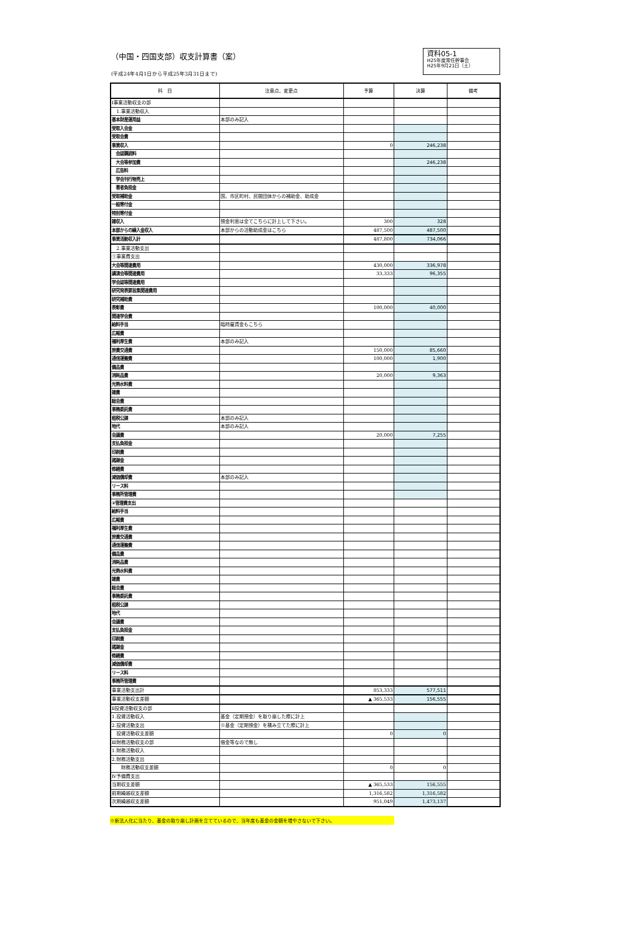（中国・四国支部）収支計算書（案）
(平成24年4月1日から平成25年3月31日まで)
資料05-1
H25年度常任幹事会
H25年9月21日（土）
| 科 目 | 注意点、変更点 | 予算 | 決算 | 備考 |
| --- | --- | --- | --- | --- |
| Ⅰ事業活動収支の部 | | | | |
| 1.事業活動収入 | | | | |
| 基本財産運用益 | 本部のみ記入 | | | |
| 受取入会金 | | | | |
| 受取会費 | | | | |
| 事業収入 | | 0 | 246,238 | |
| 会誌購読料 | | | | |
| 大会等参加費 | | | 246,238 | |
| 広告料 | | | | |
| 学会刊行物売上 | | | | |
| 著者負担金 | | | | |
| 受取補助金 | 国、市区町村、民間団体からの補助金、助成金 | | | |
| 一般寄付金 | | | | |
| 特別寄付金 | | | | |
| 雑収入 | 預金利息は全てこちらに計上して下さい。 | 300 | 328 | |
| 本部からの繰入金収入 | 本部からの活動助成金はこちら | 487,500 | 487,500 | |
| 事業活動収入計 | | 487,800 | 734,066 | |
| 2.事業活動支出 | | | | |
| ①事業費支出 | | | | |
| 大会等関連費用 | | 430,000 | 336,978 | |
| 講演会等関連費用 | | 33,333 | 96,355 | |
| 学会誌等関連費用 | | | | |
| 研究発表要旨集関連費用 | | | | |
| 研究補助費 | | | | |
| 表彰費 | | 100,000 | 40,000 | |
| 関連学会費 | | | | |
| 給料手当 | 臨時雇賃金もこちら | | | |
| 広報費 | | | | |
| 福利厚生費 | 本部のみ記入 | | | |
| 旅費交通費 | | 150,000 | 85,660 | |
| 通信運搬費 | | 100,000 | 1,900 | |
| 備品費 | | | | |
| 消耗品費 | | 20,000 | 9,363 | |
| 光熱水料費 | | | | |
| 雑費 | | | | |
| 総会費 | | | | |
| 事務委託費 | | | | |
| 租税公課 | 本部のみ記入 | | | |
| 地代 | 本部のみ記入 | | | |
| 会議費 | | 20,000 | 7,255 | |
| 支払負担金 | | | | |
| 印刷費 | | | | |
| 諸謝金 | | | | |
| 修繕費 | | | | |
| 減価償却費 | 本部のみ記入 | | | |
| リース料 | | | | |
| 事務所管理費 | | | | |
| ②管理費支出 | | | | |
| 給料手当 | | | | |
| 広報費 | | | | |
| 福利厚生費 | | | | |
| 旅費交通費 | | | | |
| 通信運搬費 | | | | |
| 備品費 | | | | |
| 消耗品費 | | | | |
| 光熱水料費 | | | | |
| 雑費 | | | | |
| 総会費 | | | | |
| 事務委託費 | | | | |
| 租税公課 | | | | |
| 地代 | | | | |
| 会議費 | | | | |
| 支払負担金 | | | | |
| 印刷費 | | | | |
| 諸謝金 | | | | |
| 修繕費 | | | | |
| 減価償却費 | | | | |
| リース料 | | | | |
| 事務所管理費 | | | | |
| 事業活動支出計 | | 853,333 | 577,511 | |
| 事業活動収支差額 | | ▲ 365,533 | 156,555 | |
| Ⅱ投資活動収支の部 | | | | |
| 1.投資活動収入 | 基金（定期預金）を取り崩した際に計上 | | | |
| 2.投資活動支出 | ※基金（定期預金）を積み立てた際に計上 | | | |
| 投資活動収支差額 | | 0 | 0 | |
| Ⅲ財務活動収支の部 | 借金等なので無し | | | |
| 1.財務活動収入 | | | | |
| 2.財務活動支出 | | | | |
| 財務活動収支差額 | | 0 | 0 | |
| Ⅳ予備費支出 | | | | |
| 当期収支差額 | | ▲ 365,533 | 156,555 | |
| 前期繰越収支差額 | | 1,316,582 | 1,316,582 | |
| 次期繰越収支差額 | | 951,049 | 1,473,137 | |
※新法人化に当たり、基金の取り崩し計画を立てているので、当年度も基金の金額を増やさないで下さい。